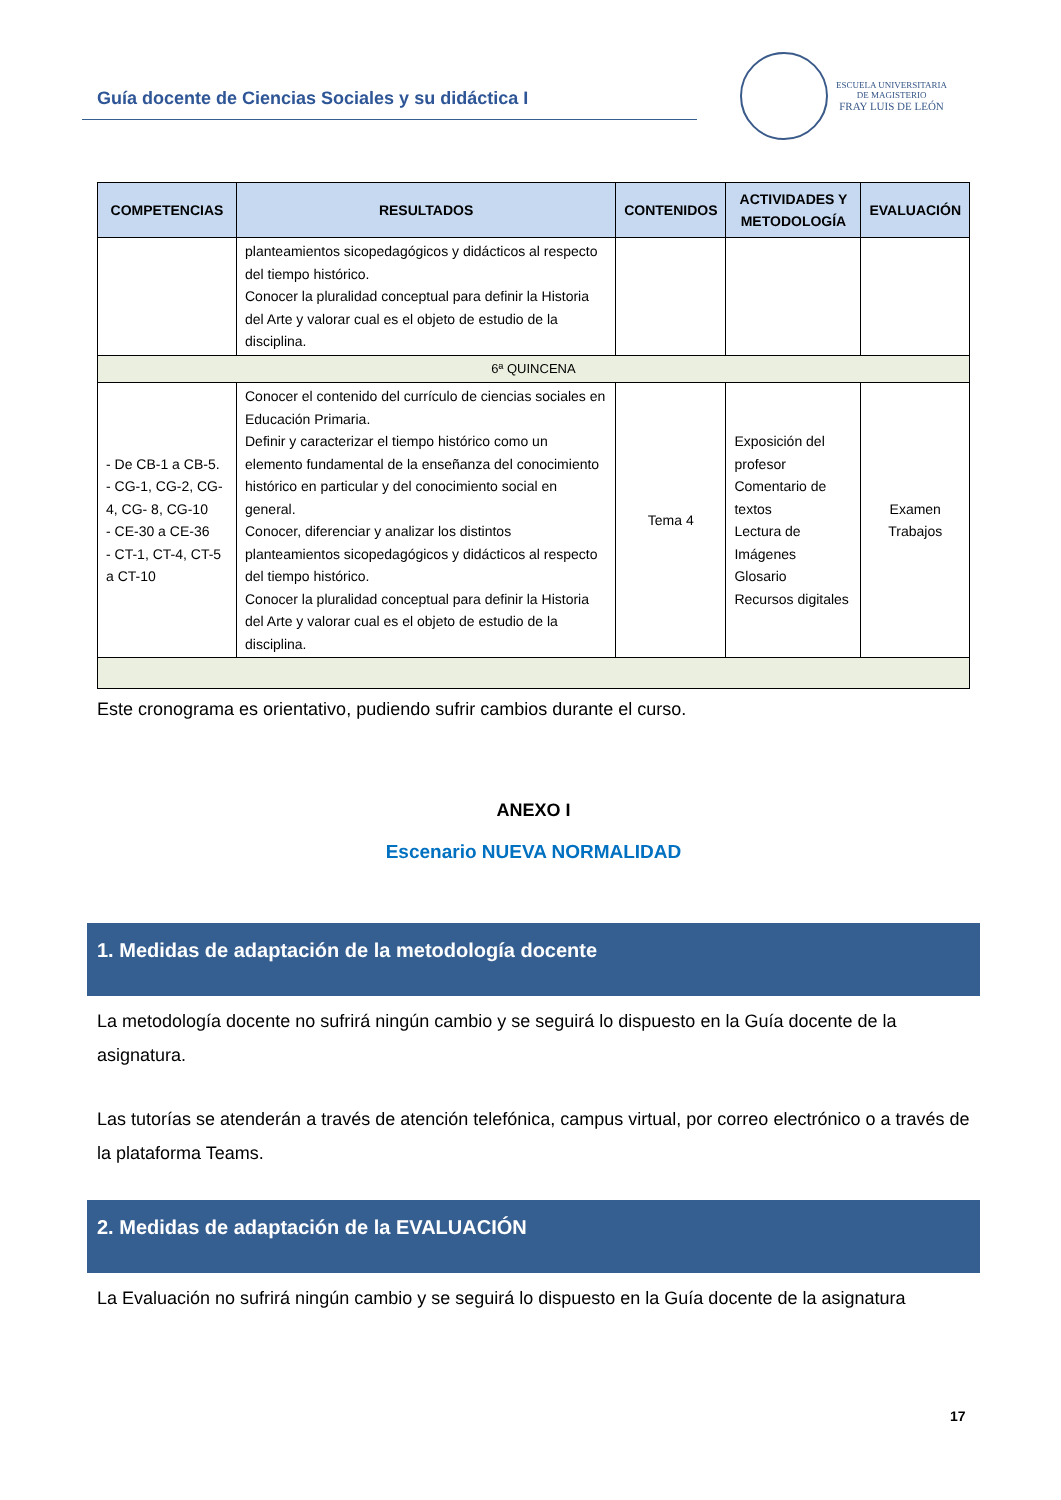Guía docente de Ciencias Sociales y su didáctica I
ESCUELA UNIVERSITARIA
DE MAGISTERIO
FRAY LUIS DE LEÓN
| COMPETENCIAS | RESULTADOS | CONTENIDOS | ACTIVIDADES Y METODOLOGÍA | EVALUACIÓN |
| --- | --- | --- | --- | --- |
| | planteamientos sicopedagógicos y didácticos al respecto del tiempo histórico. Conocer la pluralidad conceptual para definir la Historia del Arte y valorar cual es el objeto de estudio de la disciplina. | | | |
| 6ª QUINCENA | | | | |
| - De CB-1 a CB-5. - CG-1, CG-2, CG-4, CG- 8, CG-10 - CE-30 a CE-36 - CT-1, CT-4, CT-5 a CT-10 | Conocer el contenido del currículo de ciencias sociales en Educación Primaria. Definir y caracterizar el tiempo histórico como un elemento fundamental de la enseñanza del conocimiento histórico en particular y del conocimiento social en general. Conocer, diferenciar y analizar los distintos planteamientos sicopedagógicos y didácticos al respecto del tiempo histórico. Conocer la pluralidad conceptual para definir la Historia del Arte y valorar cual es el objeto de estudio de la disciplina. | Tema 4 | Exposición del profesor Comentario de textos Lectura de Imágenes Glosario Recursos digitales | Examen Trabajos |
Este cronograma es orientativo, pudiendo sufrir cambios durante el curso.
ANEXO I
Escenario NUEVA NORMALIDAD
1. Medidas de adaptación de la metodología docente
La metodología docente no sufrirá ningún cambio y se seguirá lo dispuesto en la Guía docente de la asignatura.
Las tutorías se atenderán a través de atención telefónica, campus virtual, por correo electrónico o a través de la plataforma Teams.
2. Medidas de adaptación de la EVALUACIÓN
La Evaluación no sufrirá ningún cambio y se seguirá lo dispuesto en la Guía docente de la asignatura
17